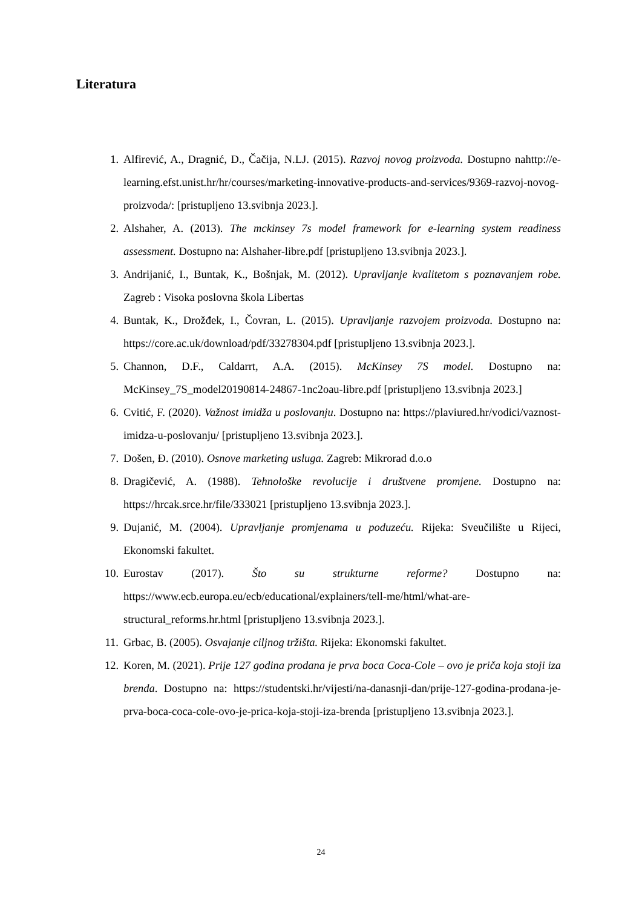Literatura
1. Alfirević, A., Dragnić, D., Čačija, N.LJ. (2015). Razvoj novog proizvoda. Dostupno nahttp://e-learning.efst.unist.hr/hr/courses/marketing-innovative-products-and-services/9369-razvoj-novog-proizvoda/: [pristupljeno 13.svibnja 2023.].
2. Alshaher, A. (2013). The mckinsey 7s model framework for e-learning system readiness assessment. Dostupno na: Alshaher-libre.pdf [pristupljeno 13.svibnja 2023.].
3. Andrijanić, I., Buntak, K., Bošnjak, M. (2012). Upravljanje kvalitetom s poznavanjem robe. Zagreb : Visoka poslovna škola Libertas
4. Buntak, K., Drožđek, I., Čovran, L. (2015). Upravljanje razvojem proizvoda. Dostupno na: https://core.ac.uk/download/pdf/33278304.pdf [pristupljeno 13.svibnja 2023.].
5. Channon, D.F., Caldarrt, A.A. (2015). McKinsey 7S model. Dostupno na: McKinsey_7S_model20190814-24867-1nc2oau-libre.pdf [pristupljeno 13.svibnja 2023.]
6. Cvitić, F. (2020). Važnost imidža u poslovanju. Dostupno na: https://plaviured.hr/vodici/vaznost-imidza-u-poslovanju/ [pristupljeno 13.svibnja 2023.].
7. Došen, Đ. (2010). Osnove marketing usluga. Zagreb: Mikrorad d.o.o
8. Dragičević, A. (1988). Tehnološke revolucije i društvene promjene. Dostupno na: https://hrcak.srce.hr/file/333021 [pristupljeno 13.svibnja 2023.].
9. Dujanić, M. (2004). Upravljanje promjenama u poduzeću. Rijeka: Sveučilište u Rijeci, Ekonomski fakultet.
10. Eurostav (2017). Što su strukturne reforme? Dostupno na: https://www.ecb.europa.eu/ecb/educational/explainers/tell-me/html/what-are-structural_reforms.hr.html [pristupljeno 13.svibnja 2023.].
11. Grbac, B. (2005). Osvajanje ciljnog tržišta. Rijeka: Ekonomski fakultet.
12. Koren, M. (2021). Prije 127 godina prodana je prva boca Coca-Cole – ovo je priča koja stoji iza brenda. Dostupno na: https://studentski.hr/vijesti/na-danasnji-dan/prije-127-godina-prodana-je-prva-boca-coca-cole-ovo-je-prica-koja-stoji-iza-brenda [pristupljeno 13.svibnja 2023.].
24